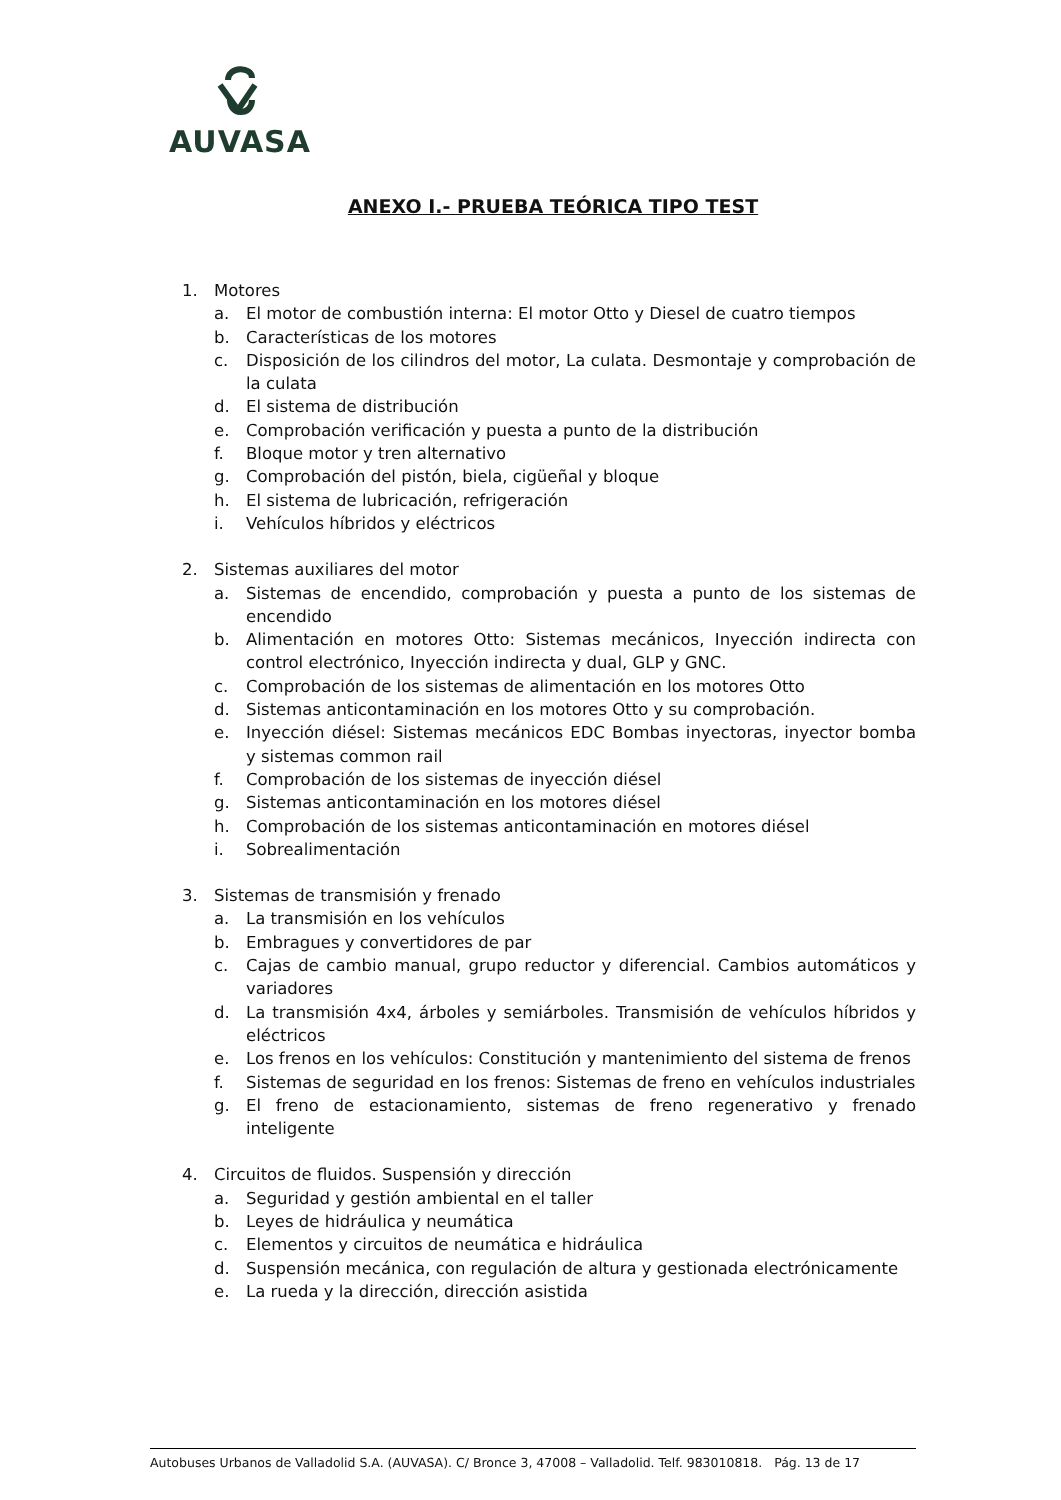AUVASA
ANEXO I.- PRUEBA TEÓRICA TIPO TEST
1. Motores
a. El motor de combustión interna: El motor Otto y Diesel de cuatro tiempos
b. Características de los motores
c. Disposición de los cilindros del motor, La culata. Desmontaje y comprobación de la culata
d. El sistema de distribución
e. Comprobación verificación y puesta a punto de la distribución
f. Bloque motor y tren alternativo
g. Comprobación del pistón, biela, cigüeñal y bloque
h. El sistema de lubricación, refrigeración
i. Vehículos híbridos y eléctricos
2. Sistemas auxiliares del motor
a. Sistemas de encendido, comprobación y puesta a punto de los sistemas de encendido
b. Alimentación en motores Otto: Sistemas mecánicos, Inyección indirecta con control electrónico, Inyección indirecta y dual, GLP y GNC.
c. Comprobación de los sistemas de alimentación en los motores Otto
d. Sistemas anticontaminación en los motores Otto y su comprobación.
e. Inyección diésel: Sistemas mecánicos EDC Bombas inyectoras, inyector bomba y sistemas common rail
f. Comprobación de los sistemas de inyección diésel
g. Sistemas anticontaminación en los motores diésel
h. Comprobación de los sistemas anticontaminación en motores diésel
i. Sobrealimentación
3. Sistemas de transmisión y frenado
a. La transmisión en los vehículos
b. Embragues y convertidores de par
c. Cajas de cambio manual, grupo reductor y diferencial. Cambios automáticos y variadores
d. La transmisión 4x4, árboles y semiárboles. Transmisión de vehículos híbridos y eléctricos
e. Los frenos en los vehículos: Constitución y mantenimiento del sistema de frenos
f. Sistemas de seguridad en los frenos: Sistemas de freno en vehículos industriales
g. El freno de estacionamiento, sistemas de freno regenerativo y frenado inteligente
4. Circuitos de fluidos. Suspensión y dirección
a. Seguridad y gestión ambiental en el taller
b. Leyes de hidráulica y neumática
c. Elementos y circuitos de neumática e hidráulica
d. Suspensión mecánica, con regulación de altura y gestionada electrónicamente
e. La rueda y la dirección, dirección asistida
Autobuses Urbanos de Valladolid S.A. (AUVASA). C/ Bronce 3, 47008 – Valladolid. Telf. 983010818. Pág. 13 de 17